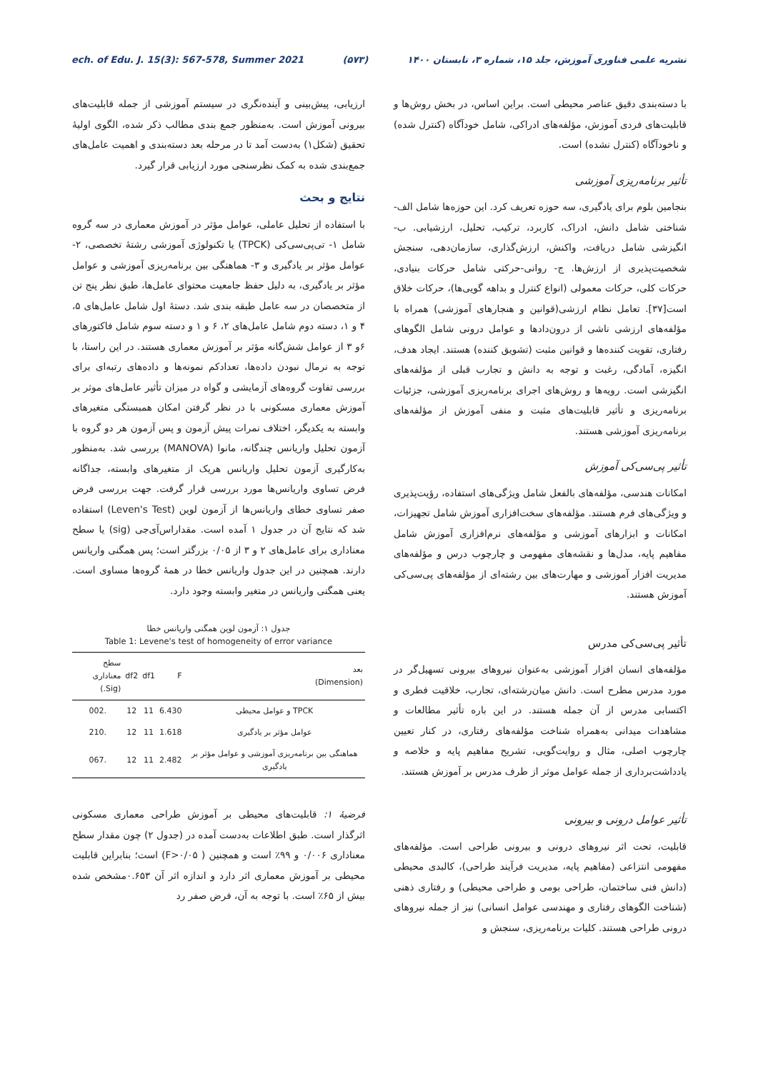ech. of Edu. J. 15(3): 567-578, Summer 2021 (۵۷۳) نشریه علمی فناوری آموزش، جلد ۱۵، شماره ۳، تابستان ۱۴۰۰
با دسته‌بندی دقیق عناصر محیطی است. براین اساس، در بخش روش‌ها و قابلیت‌های فردی آموزش، مؤلفه‌های ادراکی، شامل خودآگاه (کنترل شده) و ناخودآگاه (کنترل نشده) است.
تأثیر برنامه‌ریزی آموزشی
بنجامین بلوم برای یادگیری، سه حوزه تعریف کرد. این حوزه‌ها شامل الف- شناختی شامل دانش، ادراک، کاربرد، ترکیب، تحلیل، ارزشیابی. ب- انگیزشی شامل دریافت، واکنش، ارزش‌گذاری، سازمان‌دهی، سنجش شخصیت‌پذیری از ارزش‌ها. ج- روانی-حرکتی شامل حرکات بنیادی، حرکات کلی، حرکات معمولی (انواع کنترل و بداهه گویی‌ها)، حرکات خلاق است[۳۷]. تعامل نظام ارزشی(قوانین و هنجارهای آموزشی) همراه با مؤلفه‌های ارزشی ناشی از درون‌دادها و عوامل درونی شامل الگوهای رفتاری، تقویت کننده‌ها و قوانین مثبت (تشویق کننده) هستند. ایجاد هدف، انگیزه، آمادگی، رغبت و توجه به دانش و تجارب قبلی از مؤلفه‌های انگیزشی است. رویه‌ها و روش‌های اجرای برنامه‌ریزی آموزشی، جزئیات برنامه‌ریزی و تأثیر قابلیت‌های مثبت و منفی آموزش از مؤلفه‌های برنامه‌ریزی آموزشی هستند.
تأثیر پی‌سی‌کی آموزش
امکانات هندسی، مؤلفه‌های بالفعل شامل ویژگی‌های استفاده، رؤیت‌پذیری و ویژگی‌های فرم هستند. مؤلفه‌های سخت‌افزاری آموزش شامل تجهیزات، امکانات و ابزارهای آموزشی و مؤلفه‌های نرم‌افزاری آموزش شامل مفاهیم پایه، مدل‌ها و نقشه‌های مفهومی و چارچوب درس و مؤلفه‌های مدیریت افزار آموزشی و مهارت‌های بین رشته‌ای از مؤلفه‌های پی‌سی‌کی آموزش هستند.
تأثیر پی‌سی‌کی مدرس
مؤلفه‌های انسان افزار آموزشی به‌عنوان نیروهای بیرونی تسهیل‌گر در مورد مدرس مطرح است. دانش میان‌رشته‌ای، تجارب، خلاقیت فطری و اکتسابی مدرس از آن جمله هستند. در این باره تأثیر مطالعات و مشاهدات میدانی به‌همراه شناخت مؤلفه‌های رفتاری، در کنار تعیین چارچوب اصلی، مثال و روایت‌گویی، تشریح مفاهیم پایه و خلاصه و یادداشت‌برداری از جمله عوامل موثر از طرف مدرس بر آموزش هستند.
تأثیر عوامل درونی و بیرونی
قابلیت، تحت اثر نیروهای درونی و بیرونی طراحی است. مؤلفه‌های مفهومی انتزاعی (مفاهیم پایه، مدیریت فرآیند طراحی)، کالبدی محیطی (دانش فنی ساختمان، طراحی بومی و طراحی محیطی) و رفتاری ذهنی (شناخت الگوهای رفتاری و مهندسی عوامل انسانی) نیز از جمله نیروهای درونی طراحی هستند. کلیات برنامه‌ریزی، سنجش و
ارزیابی، پیش‌بینی و آینده‌نگری در سیستم آموزشی از جمله قابلیت‌های بیرونی آموزش است. به‌منظور جمع بندی مطالب ذکر شده، الگوی اولیهٔ تحقیق (شکل۱) به‌دست آمد تا در مرحله بعد دسته‌بندی و اهمیت عامل‌های جمع‌بندی شده به کمک نظرسنجی مورد ارزیابی قرار گیرد.
نتایج و بحث
با استفاده از تحلیل عاملی، عوامل مؤثر در آموزش معماری در سه گروه شامل ۱- تی‌پی‌سی‌کی (TPCK) یا تکنولوژی آموزشی رشتهٔ تخصصی، ۲- عوامل مؤثر بر یادگیری و ۳- هماهنگی بین برنامه‌ریزی آموزشی و عوامل مؤثر بر یادگیری، به دلیل حفظ جامعیت محتوای عامل‌ها، طبق نظر پنج تن از متخصصان در سه عامل طبقه بندی شد. دستهٔ اول شامل عامل‌های ۵، ۴ و ۱، دسته دوم شامل عامل‌های ۲، ۶ و ۱ و دسته سوم شامل فاکتورهای ۶و ۳ از عوامل شش‌گانه مؤثر بر آموزش معماری هستند. در این راستا، با توجه به نرمال نبودن داده‌ها، تعدادکم نمونه‌ها و داده‌های رتبه‌ای برای بررسی تفاوت گروه‌های آزمایشی و گواه در میزان تأثیر عامل‌های موثر بر آموزش معماری مسکونی با در نظر گرفتن امکان همبستگی متغیرهای وابسته به یکدیگر، اختلاف نمرات پیش آزمون و پس آزمون هر دو گروه با آزمون تحلیل واریانس چندگانه، مانوا (MANOVA) بررسی شد. به‌منظور به‌کارگیری آزمون تحلیل واریانس هریک از متغیرهای وابسته، جداگانه فرض تساوی واریانس‌ها مورد بررسی قرار گرفت. جهت بررسی فرض صفر تساوی خطای واریانس‌ها از آزمون لوین (Leven's Test) استفاده شد که نتایج آن در جدول ۱ آمده است. مقداراس‌آی‌جی (sig) یا سطح معناداری برای عامل‌های ۲ و ۳ از ۰/۰۵ بزرگتر است؛ پس همگنی واریانس دارند. همچنین در این جدول واریانس خطا در همهٔ گروه‌ها مساوی است. یعنی همگنی واریانس در متغیر وابسته وجود دارد.
جدول ۱: آزمون لوین همگنی واریانس خطا
Table 1: Levene's test of homogeneity of error variance
| بعد (Dimension) | F | df1 | df2 | سطح معناداری (Sig.) |
| --- | --- | --- | --- | --- |
| TPCK و عوامل محیطی | 6.430 | 11 | 12 | .002 |
| عوامل مؤثر بر یادگیری | 1.618 | 11 | 12 | .210 |
| هماهنگی بین برنامه‌ریزی آموزشی و عوامل مؤثر بر یادگیری | 2.482 | 11 | 12 | .067 |
فرضیهٔ ۱: قابلیت‌های محیطی بر آموزش طراحی معماری مسکونی اثرگذار است. طبق اطلاعات به‌دست آمده در (جدول ۲) چون مقدار سطح معناداری ۰/۰۰۶ و ۹۹٪ است و همچنین ( F>۰/۰۵) است؛ بنابراین قابلیت محیطی بر آموزش معماری اثر دارد و اندازه اثر آن ۰.۶۵۳مشخص شده بیش از ۶۵٪ است. با توجه به آن، فرض صفر رد